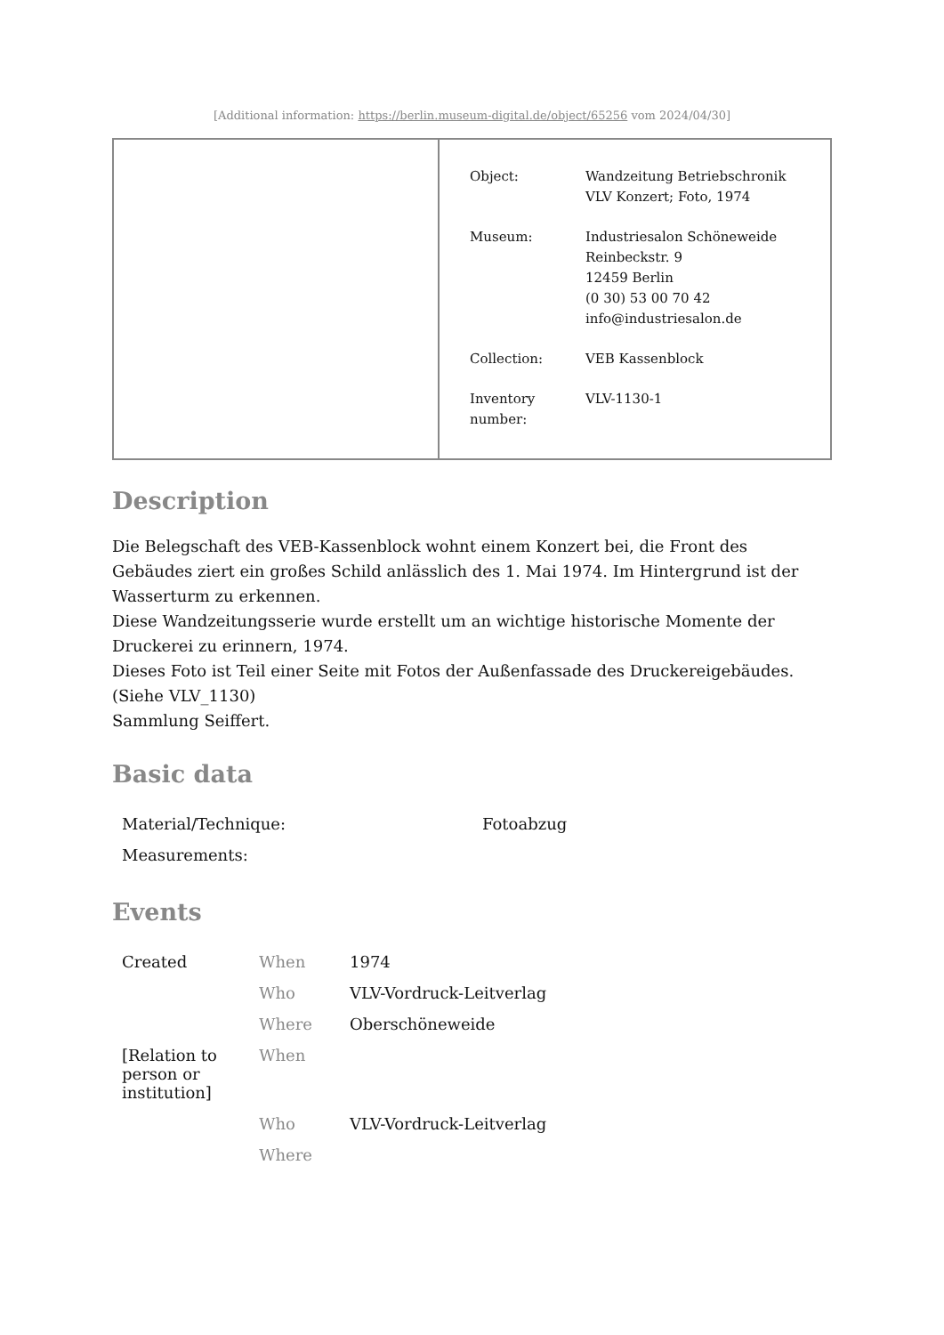[Additional information: https://berlin.museum-digital.de/object/65256 vom 2024/04/30]
| Object: | Wandzeitung Betriebschronik VLV Konzert; Foto, 1974 |
| Museum: | Industriesalon Schöneweide Reinbeckstr. 9 12459 Berlin (0 30) 53 00 70 42 info@industriesalon.de |
| Collection: | VEB Kassenblock |
| Inventory number: | VLV-1130-1 |
Description
Die Belegschaft des VEB-Kassenblock wohnt einem Konzert bei, die Front des Gebäudes ziert ein großes Schild anlässlich des 1. Mai 1974. Im Hintergrund ist der Wasserturm zu erkennen.
Diese Wandzeitungsserie wurde erstellt um an wichtige historische Momente der Druckerei zu erinnern, 1974.
Dieses Foto ist Teil einer Seite mit Fotos der Außenfassade des Druckereigebäudes.(Siehe VLV_1130)
Sammlung Seiffert.
Basic data
| Material/Technique: | Fotoabzug |
| Measurements: | |
Events
| Created | When | 1974 |
| | Who | VLV-Vordruck-Leitverlag |
| | Where | Oberschöneweide |
| [Relation to person or institution] | When | |
| | Who | VLV-Vordruck-Leitverlag |
| | Where | |